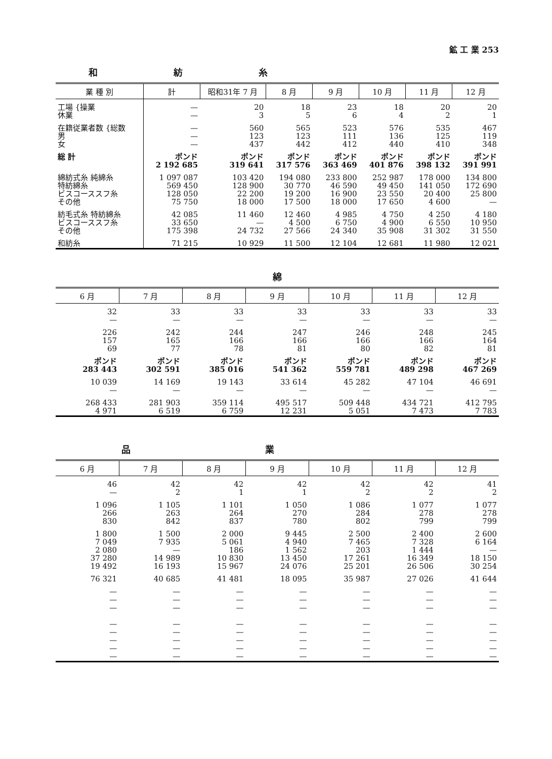鉱 工 業 253
和紡糸
| 業 種 別 | 計 | 昭和31年 7 月 | 8 月 | 9 月 | 10 月 | 11 月 | 12 月 |
| --- | --- | --- | --- | --- | --- | --- | --- |
| 工場 {操業 休業 | — — | 20 3 | 18 5 | 23 6 | 18 4 | 20 2 | 20 1 |
| 在籍従業者数 {総数 男 女 | — — — | 560 123 437 | 565 123 442 | 523 111 412 | 576 136 440 | 535 125 410 | 467 119 348 |
| 総 計 | ポンド 2 192 685 | ポンド 319 641 | ポンド 317 576 | ポンド 363 469 | ポンド 401 876 | ポンド 398 132 | ポンド 391 991 |
| 綿紡式糸 純綿糸 特紡綿糸 ビスコーススフ糸 その他 | 1 097 087 569 450 128 050 75 750 | 103 420 128 900 22 200 18 000 | 194 080 30 770 19 200 17 500 | 233 800 46 590 16 900 18 000 | 252 987 49 450 23 550 17 650 | 178 000 141 050 20 400 4 600 | 134 800 172 690 25 800 — |
| 紡毛式糸 特紡綿糸 ビスコーススフ糸 その他 | 42 085 33 650 175 398 | 11 460 — 24 732 | 12 460 4 500 27 566 | 4 985 6 750 24 340 | 4 750 4 900 35 908 | 4 250 6 550 31 302 | 4 180 10 950 31 550 |
| 和紡糸 | 71 215 | 10 929 | 11 500 | 12 104 | 12 681 | 11 980 | 12 021 |
綿
| 6 月 | 7 月 | 8 月 | 9 月 | 10 月 | 11 月 | 12 月 |
| --- | --- | --- | --- | --- | --- | --- |
| 32 — | 33 — | 33 — | 33 — | 33 — | 33 — | 33 — |
| 226 157 69 | 242 165 77 | 244 166 78 | 247 166 81 | 246 166 80 | 248 166 82 | 245 164 81 |
| ポンド 283 443 | ポンド 302 591 | ポンド 385 016 | ポンド 541 362 | ポンド 559 781 | ポンド 489 298 | ポンド 467 269 |
| 10 039 — | 14 169 — | 19 143 — | 33 614 — | 45 282 — | 47 104 — | 46 691 — |
| 268 433 4 971 | 281 903 6 519 | 359 114 6 759 | 495 517 12 231 | 509 448 5 051 | 434 721 7 473 | 412 795 7 783 |
品 業
| 6 月 | 7 月 | 8 月 | 9 月 | 10 月 | 11 月 | 12 月 |
| --- | --- | --- | --- | --- | --- | --- |
| 46 — | 42 2 | 42 1 | 42 1 | 42 2 | 42 2 | 41 2 |
| 1 096 266 830 | 1 105 263 842 | 1 101 264 837 | 1 050 270 780 | 1 086 284 802 | 1 077 278 799 | 1 077 278 799 |
| 1 800 7 049 2 080 37 280 19 492 | 1 500 7 935 — 14 989 16 193 | 2 000 5 061 186 10 830 15 967 | 9 445 4 940 1 562 13 450 24 076 | 2 500 7 465 203 17 261 25 201 | 2 400 7 328 1 444 16 349 26 506 | 2 600 6 164 — 18 150 30 254 |
| 76 321 | 40 685 | 41 481 | 18 095 | 35 987 | 27 026 | 41 644 |
| — — — — — — — — | — — — — — — — — | — — — — — — — — | — — — — — — — — | — — — — — — — — | — — — — — — — — | — — — — — — — — |